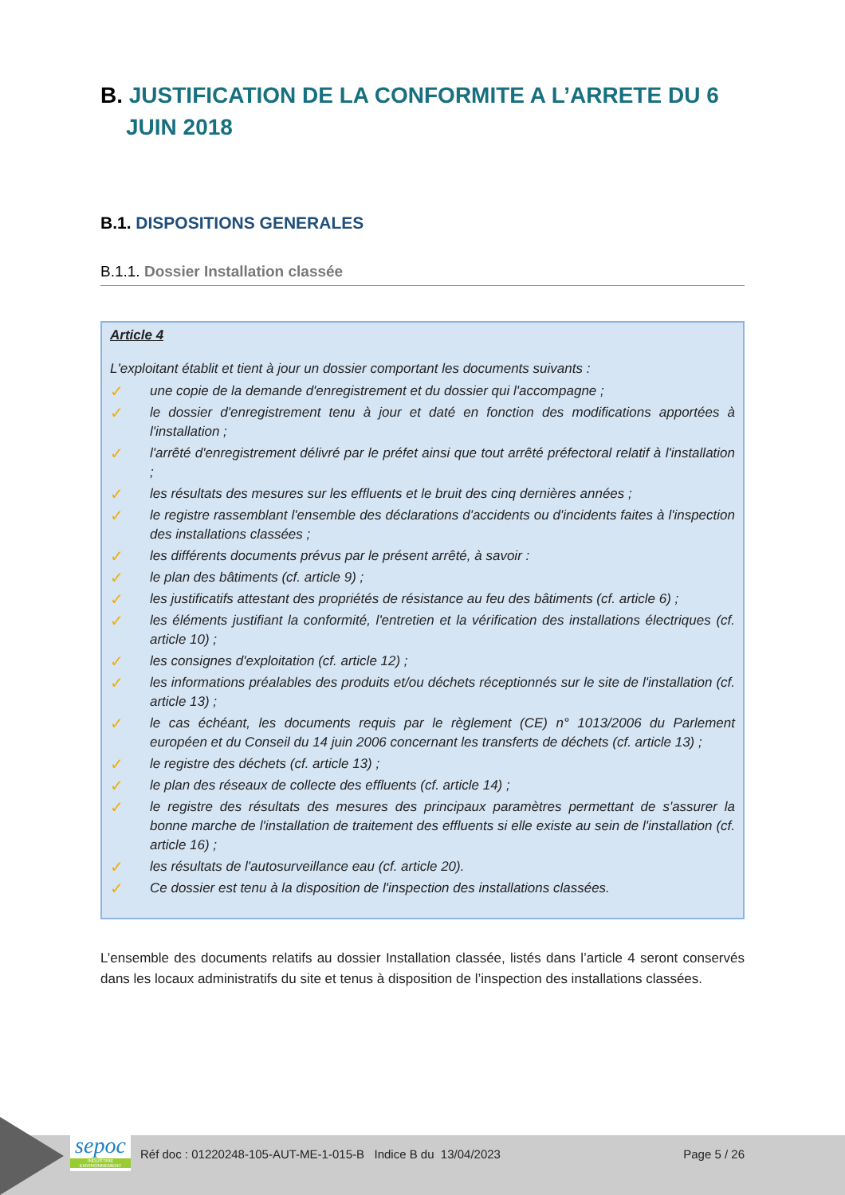B. JUSTIFICATION DE LA CONFORMITE A L’ARRETE DU 6 JUIN 2018
B.1. DISPOSITIONS GENERALES
B.1.1. Dossier Installation classée
Article 4
L'exploitant établit et tient à jour un dossier comportant les documents suivants :
✓ une copie de la demande d'enregistrement et du dossier qui l'accompagne ;
✓ le dossier d'enregistrement tenu à jour et daté en fonction des modifications apportées à l'installation ;
✓ l'arrêté d'enregistrement délivré par le préfet ainsi que tout arrêté préfectoral relatif à l'installation ;
✓ les résultats des mesures sur les effluents et le bruit des cinq dernières années ;
✓ le registre rassemblant l'ensemble des déclarations d'accidents ou d'incidents faites à l'inspection des installations classées ;
✓ les différents documents prévus par le présent arrêté, à savoir :
✓ le plan des bâtiments (cf. article 9) ;
✓ les justificatifs attestant des propriétés de résistance au feu des bâtiments (cf. article 6) ;
✓ les éléments justifiant la conformité, l'entretien et la vérification des installations électriques (cf. article 10) ;
✓ les consignes d'exploitation (cf. article 12) ;
✓ les informations préalables des produits et/ou déchets réceptionnés sur le site de l'installation (cf. article 13) ;
✓ le cas échéant, les documents requis par le règlement (CE) n° 1013/2006 du Parlement européen et du Conseil du 14 juin 2006 concernant les transferts de déchets (cf. article 13) ;
✓ le registre des déchets (cf. article 13) ;
✓ le plan des réseaux de collecte des effluents (cf. article 14) ;
✓ le registre des résultats des mesures des principaux paramètres permettant de s'assurer la bonne marche de l'installation de traitement des effluents si elle existe au sein de l'installation (cf. article 16) ;
✓ les résultats de l'autosurveillance eau (cf. article 20).
✓ Ce dossier est tenu à la disposition de l'inspection des installations classées.
L’ensemble des documents relatifs au dossier Installation classée, listés dans l’article 4 seront conservés dans les locaux administratifs du site et tenus à disposition de l’inspection des installations classées.
sepoc
INDUSTRIE ENVIRONNEMENT
Réf doc : 01220248-105-AUT-ME-1-015-B Indice B du 13/04/2023 Page 5 / 26